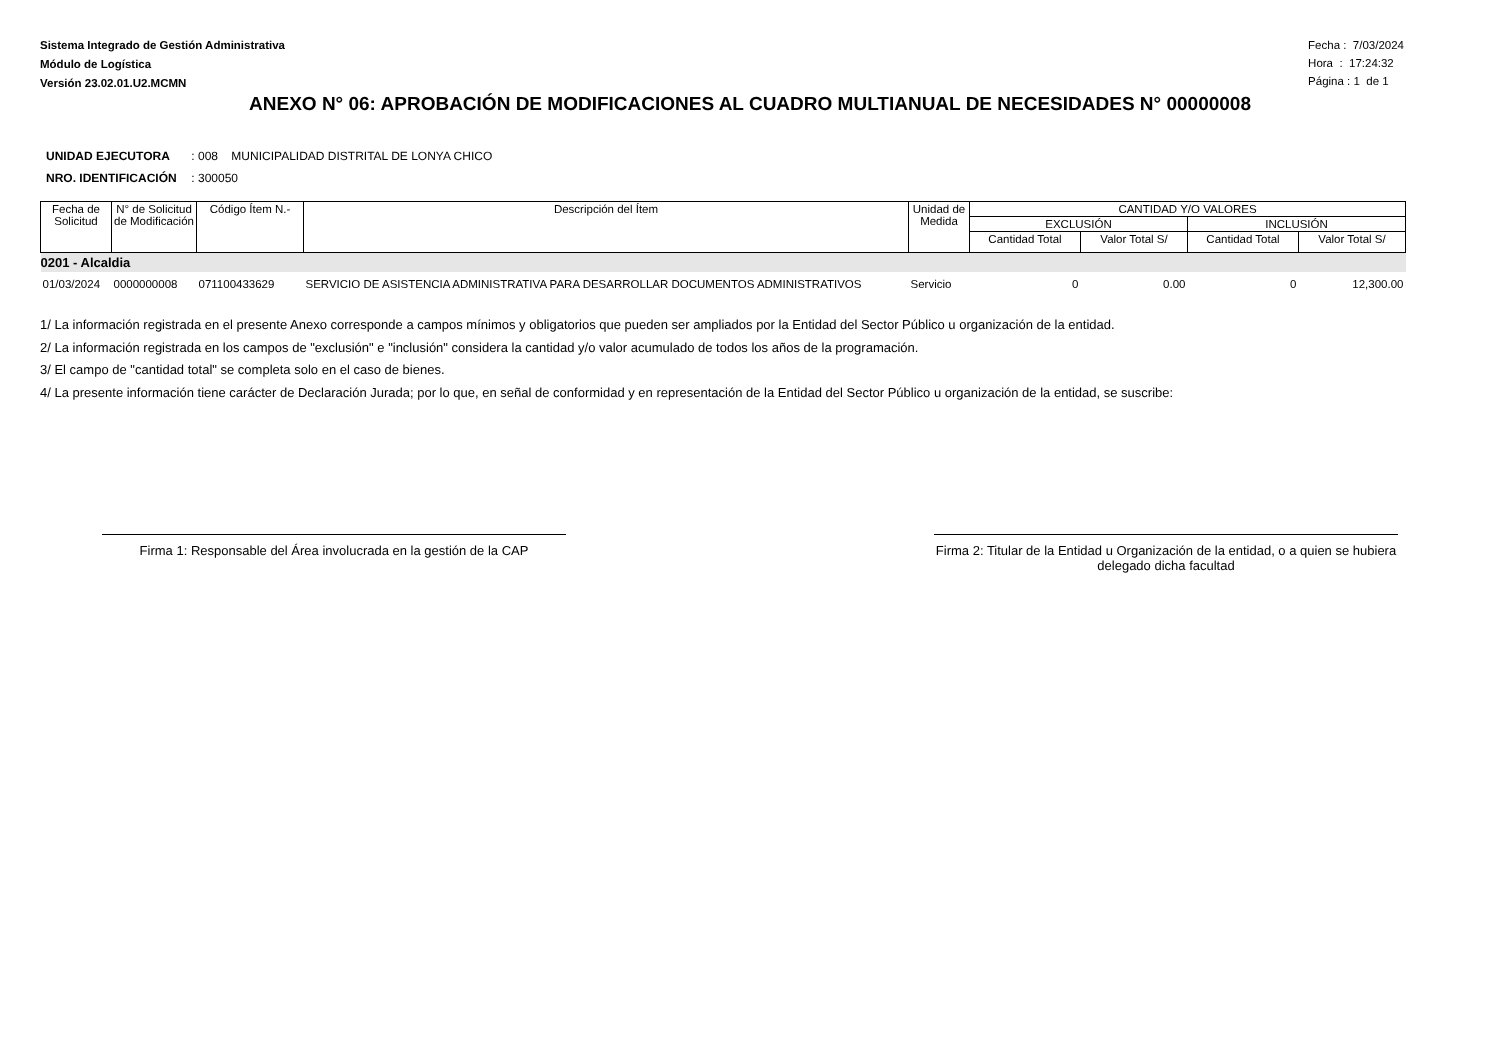Sistema Integrado de Gestión Administrativa
Módulo de Logística
Versión 23.02.01.U2.MCMN
Fecha : 7/03/2024
Hora : 17:24:32
Página : 1 de 1
ANEXO N° 06: APROBACIÓN DE MODIFICACIONES AL CUADRO MULTIANUAL DE NECESIDADES N° 00000008
UNIDAD EJECUTORA : 008 MUNICIPALIDAD DISTRITAL DE LONYA CHICO
NRO. IDENTIFICACIÓN : 300050
| Fecha de Solicitud | N° de Solicitud de Modificación | Código Ítem N.- | Descripción del Ítem | Unidad de Medida | CANTIDAD Y/O VALORES | | | |
| --- | --- | --- | --- | --- | --- | --- | --- | --- |
| | | | | | EXCLUSIÓN | | INCLUSIÓN | |
| | | | | | Cantidad Total | Valor Total S/ | Cantidad Total | Valor Total S/ |
| 0201 - Alcaldia | | | | | | | | |
| 01/03/2024 | 0000000008 | 071100433629 | SERVICIO DE ASISTENCIA ADMINISTRATIVA PARA DESARROLLAR DOCUMENTOS ADMINISTRATIVOS | Servicio | 0 | 0.00 | 0 | 12,300.00 |
1/ La información registrada en el presente Anexo corresponde a campos mínimos y obligatorios que pueden ser ampliados por la Entidad del Sector Público u organización de la entidad.
2/ La información registrada en los campos de "exclusión" e "inclusión" considera la cantidad y/o valor acumulado de todos los años de la programación.
3/ El campo de "cantidad total" se completa solo en el caso de bienes.
4/ La presente información tiene carácter de Declaración Jurada; por lo que, en señal de conformidad y en representación de la Entidad del Sector Público u organización de la entidad, se suscribe:
Firma 1: Responsable del Área involucrada en la gestión de la CAP
Firma 2: Titular de la Entidad u Organización de la entidad, o a quien se hubiera delegado dicha facultad